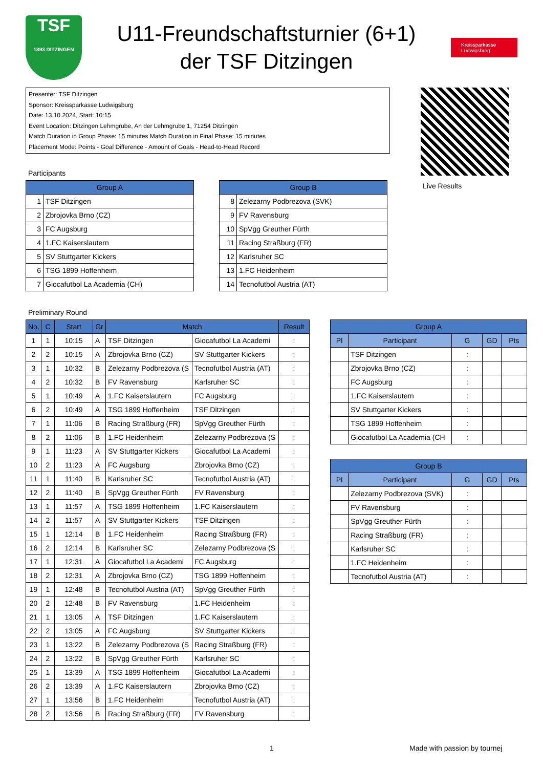TSF
1893 DITZINGEN
U11-Freundschaftsturnier (6+1)
der TSF Ditzingen
Kreissparkasse Ludwigsburg
Presenter: TSF Ditzingen
Sponsor: Kreissparkasse Ludwigsburg
Date: 13.10.2024, Start: 10:15
Event Location: Ditzingen Lehmgrube, An der Lehmgrube 1, 71254 Ditzingen
Match Duration in Group Phase: 15 minutes Match Duration in Final Phase: 15 minutes
Placement Mode: Points - Goal Difference - Amount of Goals - Head-to-Head Record
Live Results
Participants
| Group A | |
| --- | --- |
| 1 | TSF Ditzingen |
| 2 | Zbrojovka Brno (CZ) |
| 3 | FC Augsburg |
| 4 | 1.FC Kaiserslautern |
| 5 | SV Stuttgarter Kickers |
| 6 | TSG 1899 Hoffenheim |
| 7 | Giocafutbol La Academia (CH) |
| Group B | |
| --- | --- |
| 8 | Zelezarny Podbrezova (SVK) |
| 9 | FV Ravensburg |
| 10 | SpVgg Greuther Fürth |
| 11 | Racing Straßburg (FR) |
| 12 | Karlsruher SC |
| 13 | 1.FC Heidenheim |
| 14 | Tecnofutbol Austria (AT) |
Preliminary Round
| No. | C | Start | Gr | Match | | Result |
| --- | --- | --- | --- | --- | --- | --- |
| 1 | 1 | 10:15 | A | TSF Ditzingen | Giocafutbol La Academi | : |
| 2 | 2 | 10:15 | A | Zbrojovka Brno (CZ) | SV Stuttgarter Kickers | : |
| 3 | 1 | 10:32 | B | Zelezarny Podbrezova (S | Tecnofutbol Austria (AT) | : |
| 4 | 2 | 10:32 | B | FV Ravensburg | Karlsruher SC | : |
| 5 | 1 | 10:49 | A | 1.FC Kaiserslautern | FC Augsburg | : |
| 6 | 2 | 10:49 | A | TSG 1899 Hoffenheim | TSF Ditzingen | : |
| 7 | 1 | 11:06 | B | Racing Straßburg (FR) | SpVgg Greuther Fürth | : |
| 8 | 2 | 11:06 | B | 1.FC Heidenheim | Zelezarny Podbrezova (S | : |
| 9 | 1 | 11:23 | A | SV Stuttgarter Kickers | Giocafutbol La Academi | : |
| 10 | 2 | 11:23 | A | FC Augsburg | Zbrojovka Brno (CZ) | : |
| 11 | 1 | 11:40 | B | Karlsruher SC | Tecnofutbol Austria (AT) | : |
| 12 | 2 | 11:40 | B | SpVgg Greuther Fürth | FV Ravensburg | : |
| 13 | 1 | 11:57 | A | TSG 1899 Hoffenheim | 1.FC Kaiserslautern | : |
| 14 | 2 | 11:57 | A | SV Stuttgarter Kickers | TSF Ditzingen | : |
| 15 | 1 | 12:14 | B | 1.FC Heidenheim | Racing Straßburg (FR) | : |
| 16 | 2 | 12:14 | B | Karlsruher SC | Zelezarny Podbrezova (S | : |
| 17 | 1 | 12:31 | A | Giocafutbol La Academi | FC Augsburg | : |
| 18 | 2 | 12:31 | A | Zbrojovka Brno (CZ) | TSG 1899 Hoffenheim | : |
| 19 | 1 | 12:48 | B | Tecnofutbol Austria (AT) | SpVgg Greuther Fürth | : |
| 20 | 2 | 12:48 | B | FV Ravensburg | 1.FC Heidenheim | : |
| 21 | 1 | 13:05 | A | TSF Ditzingen | 1.FC Kaiserslautern | : |
| 22 | 2 | 13:05 | A | FC Augsburg | SV Stuttgarter Kickers | : |
| 23 | 1 | 13:22 | B | Zelezarny Podbrezova (S | Racing Straßburg (FR) | : |
| 24 | 2 | 13:22 | B | SpVgg Greuther Fürth | Karlsruher SC | : |
| 25 | 1 | 13:39 | A | TSG 1899 Hoffenheim | Giocafutbol La Academi | : |
| 26 | 2 | 13:39 | A | 1.FC Kaiserslautern | Zbrojovka Brno (CZ) | : |
| 27 | 1 | 13:56 | B | 1.FC Heidenheim | Tecnofutbol Austria (AT) | : |
| 28 | 2 | 13:56 | B | Racing Straßburg (FR) | FV Ravensburg | : |
| Group A | | | | |
| --- | --- | --- | --- | --- |
| Pl | Participant | G | GD | Pts |
| | TSF Ditzingen | : | | |
| | Zbrojovka Brno (CZ) | : | | |
| | FC Augsburg | : | | |
| | 1.FC Kaiserslautern | : | | |
| | SV Stuttgarter Kickers | : | | |
| | TSG 1899 Hoffenheim | : | | |
| | Giocafutbol La Academia (CH | : | | |
| Group B | | | | |
| --- | --- | --- | --- | --- |
| Pl | Participant | G | GD | Pts |
| | Zelezarny Podbrezova (SVK) | : | | |
| | FV Ravensburg | : | | |
| | SpVgg Greuther Fürth | : | | |
| | Racing Straßburg (FR) | : | | |
| | Karlsruher SC | : | | |
| | 1.FC Heidenheim | : | | |
| | Tecnofutbol Austria (AT) | : | | |
1 Made with passion by tournej